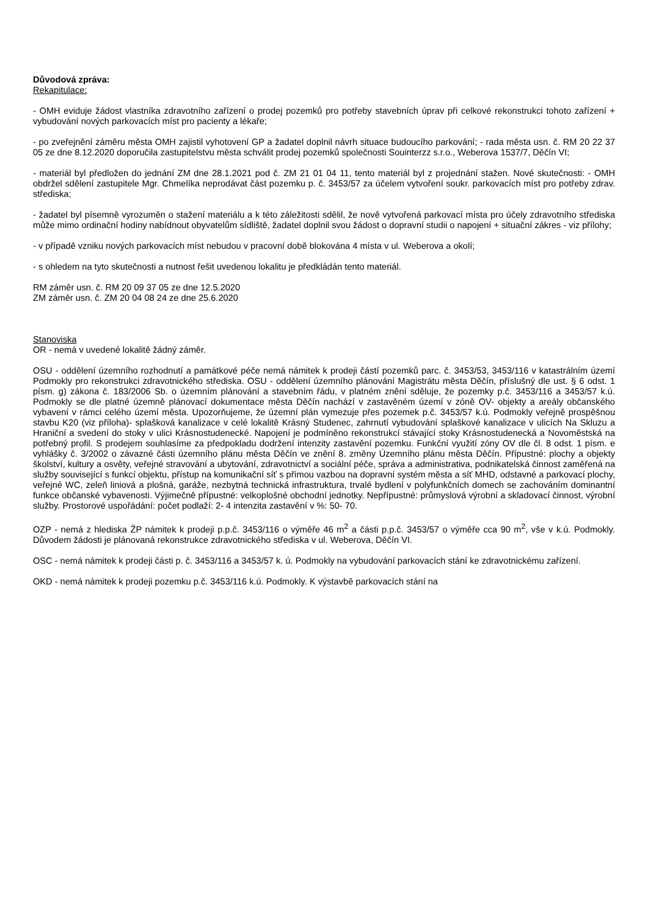Důvodová zpráva:
Rekapitulace:
- OMH eviduje žádost vlastníka zdravotního zařízení o prodej pozemků pro potřeby stavebních úprav při celkové rekonstrukci tohoto zařízení + vybudování nových parkovacích míst pro pacienty a lékaře;
- po zveřejnění záměru města OMH zajistil vyhotovení GP a žadatel doplnil návrh situace budoucího parkování; - rada města usn. č. RM 20 22 37 05 ze dne 8.12.2020 doporučila zastupitelstvu města schválit prodej pozemků společnosti Souinterzz s.r.o., Weberova 1537/7, Děčín VI;
- materiál byl předložen do jednání ZM dne 28.1.2021 pod č. ZM 21 01 04 11, tento materiál byl z projednání stažen. Nové skutečnosti: - OMH obdržel sdělení zastupitele Mgr. Chmelíka neprodávat část pozemku p. č. 3453/57 za účelem vytvoření soukr. parkovacích míst pro potřeby zdrav. střediska;
- žadatel byl písemně vyrozuměn o stažení materiálu a k této záležitosti sdělil, že nově vytvořená parkovací místa pro účely zdravotního střediska může mimo ordinační hodiny nabídnout obyvatelům sídliště, žadatel doplnil svou žádost o dopravní studii o napojení + situační zákres - viz přílohy;
- v případě vzniku nových parkovacích míst nebudou v pracovní době blokována 4 místa v ul. Weberova a okolí;
- s ohledem na tyto skutečnosti a nutnost řešit uvedenou lokalitu je předkládán tento materiál.
RM záměr usn. č. RM 20 09 37 05 ze dne 12.5.2020
ZM záměr usn. č. ZM 20 04 08 24 ze dne 25.6.2020
Stanoviska
OR - nemá v uvedené lokalitě žádný záměr.
OSU - oddělení územního rozhodnutí a památkové péče nemá námitek k prodeji částí pozemků parc. č. 3453/53, 3453/116 v katastrálním území Podmokly pro rekonstrukci zdravotnického střediska. OSU - oddělení územního plánování Magistrátu města Děčín, příslušný dle ust. § 6 odst. 1 písm. g) zákona č. 183/2006 Sb. o územním plánování a stavebním řádu, v platném znění sděluje, že pozemky p.č. 3453/116 a 3453/57 k.ú. Podmokly se dle platné územně plánovací dokumentace města Děčín nachází v zastavěném území v zóně OV- objekty a areály občanského vybavení v rámci celého území města. Upozorňujeme, že územní plán vymezuje přes pozemek p.č. 3453/57 k.ú. Podmokly veřejně prospěšnou stavbu K20 (viz příloha)- splašková kanalizace v celé lokalitě Krásný Studenec, zahrnutí vybudování splaškové kanalizace v ulicích Na Skluzu a Hraniční a svedení do stoky v ulici Krásnostudenecké. Napojení je podmíněno rekonstrukcí stávající stoky Krásnostudenecká a Novoměstská na potřebný profil. S prodejem souhlasíme za předpokladu dodržení intenzity zastavění pozemku. Funkční využití zóny OV dle čl. 8 odst. 1 písm. e vyhlášky č. 3/2002 o závazné části územního plánu města Děčín ve znění 8. změny Územního plánu města Děčín. Přípustné: plochy a objekty školství, kultury a osvěty, veřejné stravování a ubytování, zdravotnictví a sociální péče, správa a administrativa, podnikatelská činnost zaměřená na služby související s funkcí objektu, přístup na komunikační síť s přímou vazbou na dopravní systém města a síť MHD, odstavné a parkovací plochy, veřejné WC, zeleň liniová a plošná, garáže, nezbytná technická infrastruktura, trvalé bydlení v polyfunkčních domech se zachováním dominantní funkce občanské vybavenosti. Výjimečně přípustné: velkoplošné obchodní jednotky. Nepřípustné: průmyslová výrobní a skladovací činnost, výrobní služby. Prostorové uspořádání: počet podlaží: 2- 4 intenzita zastavění v %: 50- 70.
OZP - nemá z hlediska ŽP námitek k prodeji p.p.č. 3453/116 o výměře 46 m<sup>2</sup> a části p.p.č. 3453/57 o výměře cca 90 m<sup>2</sup>, vše v k.ú. Podmokly. Důvodem žádosti je plánovaná rekonstrukce zdravotnického střediska v ul. Weberova, Děčín VI.
OSC - nemá námitek k prodeji části p. č. 3453/116 a 3453/57 k. ú. Podmokly na vybudování parkovacích stání ke zdravotnickému zařízení.
OKD - nemá námitek k prodeji pozemku p.č. 3453/116 k.ú. Podmokly. K výstavbě parkovacích stání na